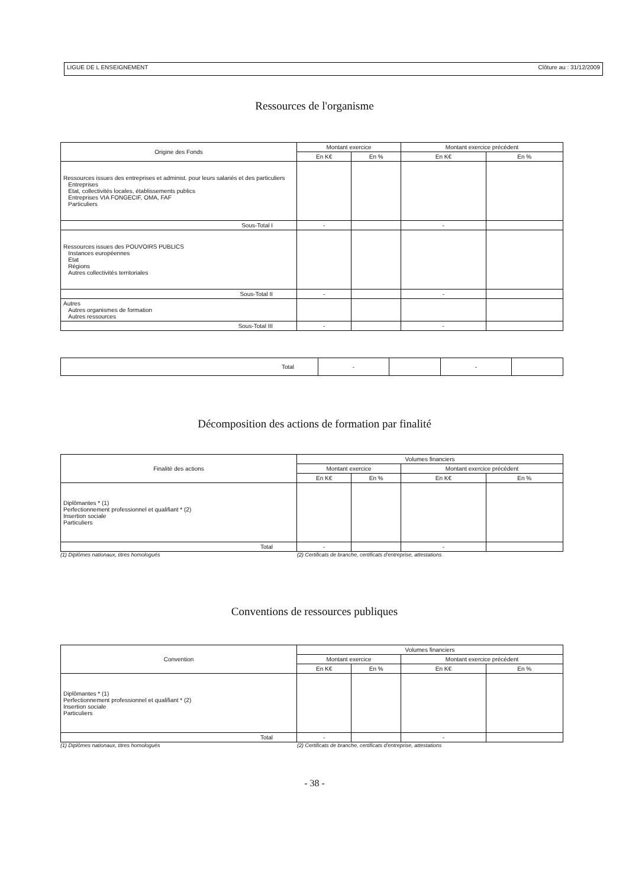LIGUE DE L ENSEIGNEMENT Clôture au : 31/12/2009
Ressources de l'organisme
| Origine des Fonds | Montant exercice | | Montant exercice précédent | |
| --- | --- | --- | --- | --- |
| | En K€ | En % | En K€ | En % |
| Ressources issues des entreprises et administ. pour leurs salariés et des particuliers Entreprises Etat, collectivités locales, établissements publics Entreprises VIA FONGECIF, OMA, FAF Particuliers | | | | |
| Sous-Total I | - | | - | |
| Ressources issues des POUVOIRS PUBLICS Instances européennes Etat Régions Autres collectivités territoriales | | | | |
| Sous-Total II | - | | - | |
| Autres Autres organismes de formation Autres ressources | | | | |
| Sous-Total III | - | | - | |
| Total | - | | - | |
Décomposition des actions de formation par finalité
| Finalité des actions | Volumes financiers | | | |
| --- | --- | --- | --- | --- |
| | Montant exercice | | Montant exercice précédent | |
| | En K€ | En % | En K€ | En % |
| Diplômantes * (1) Perfectionnement professionnel et qualifiant * (2) Insertion sociale Particuliers | | | | |
| Total | - | | - | |
(1) Diplômes nationaux, titres homologués (2) Certificats de branche, certificats d'entreprise, attestations
Conventions de ressources publiques
| Convention | Volumes financiers | | | |
| --- | --- | --- | --- | --- |
| | Montant exercice | | Montant exercice précédent | |
| | En K€ | En % | En K€ | En % |
| Diplômantes * (1) Perfectionnement professionnel et qualifiant * (2) Insertion sociale Particuliers | | | | |
| Total | - | | - | |
(1) Diplômes nationaux, titres homologués (2) Certificats de branche, certificats d'entreprise, attestations
- 38 -